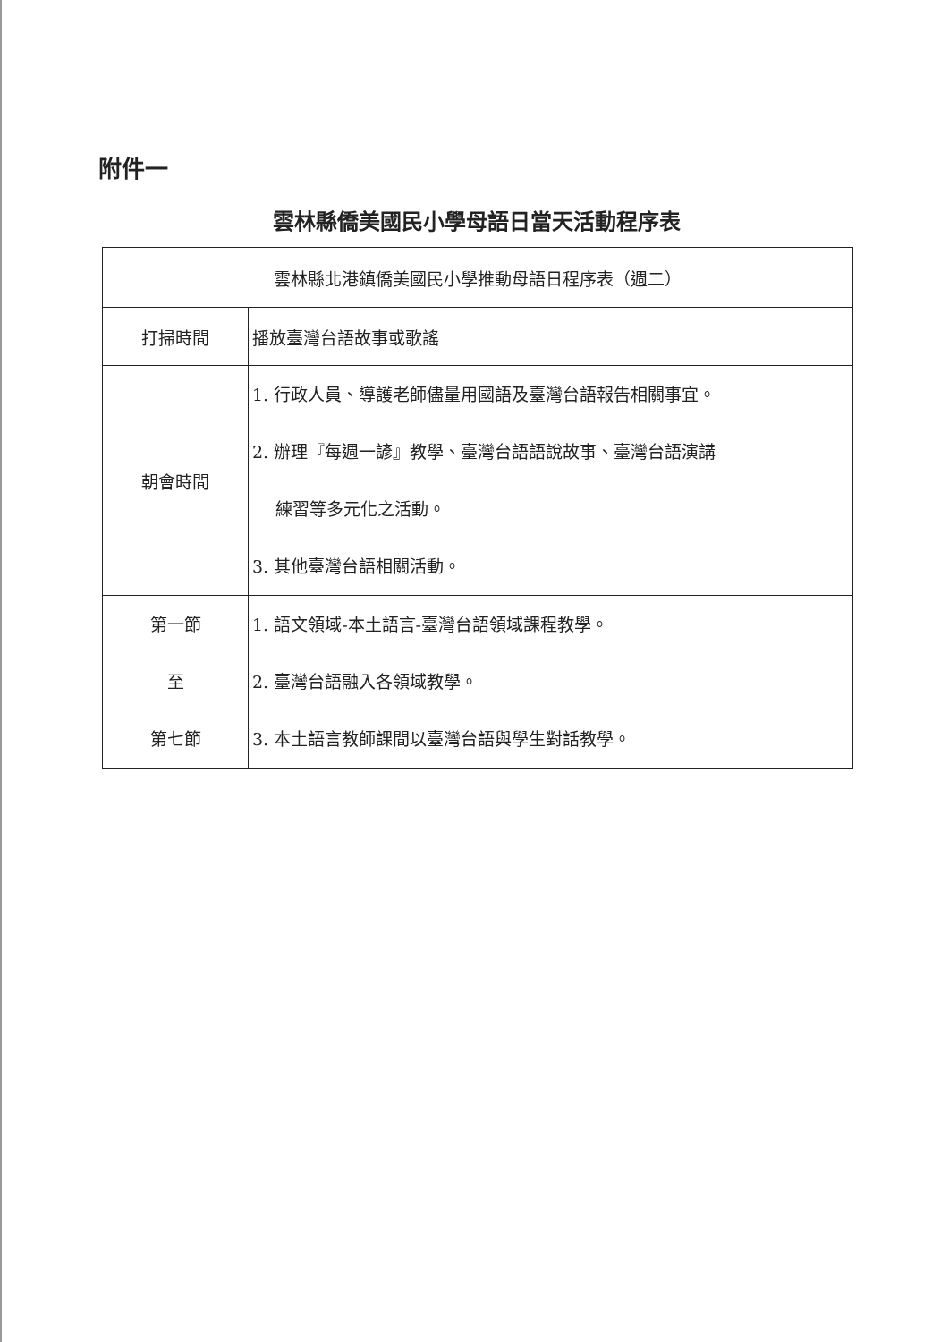附件一
雲林縣僑美國民小學母語日當天活動程序表
| 雲林縣北港鎮僑美國民小學推動母語日程序表（週二） | |
| 打掃時間 | 播放臺灣台語故事或歌謠 |
| 朝會時間 | 1. 行政人員、導護老師儘量用國語及臺灣台語報告相關事宜。 2. 辦理『每週一諺』教學、臺灣台語語說故事、臺灣台語演講 練習等多元化之活動。 3. 其他臺灣台語相關活動。 |
| 第一節 至 第七節 | 1. 語文領域-本土語言-臺灣台語領域課程教學。 2. 臺灣台語融入各領域教學。 3. 本土語言教師課間以臺灣台語與學生對話教學。 |